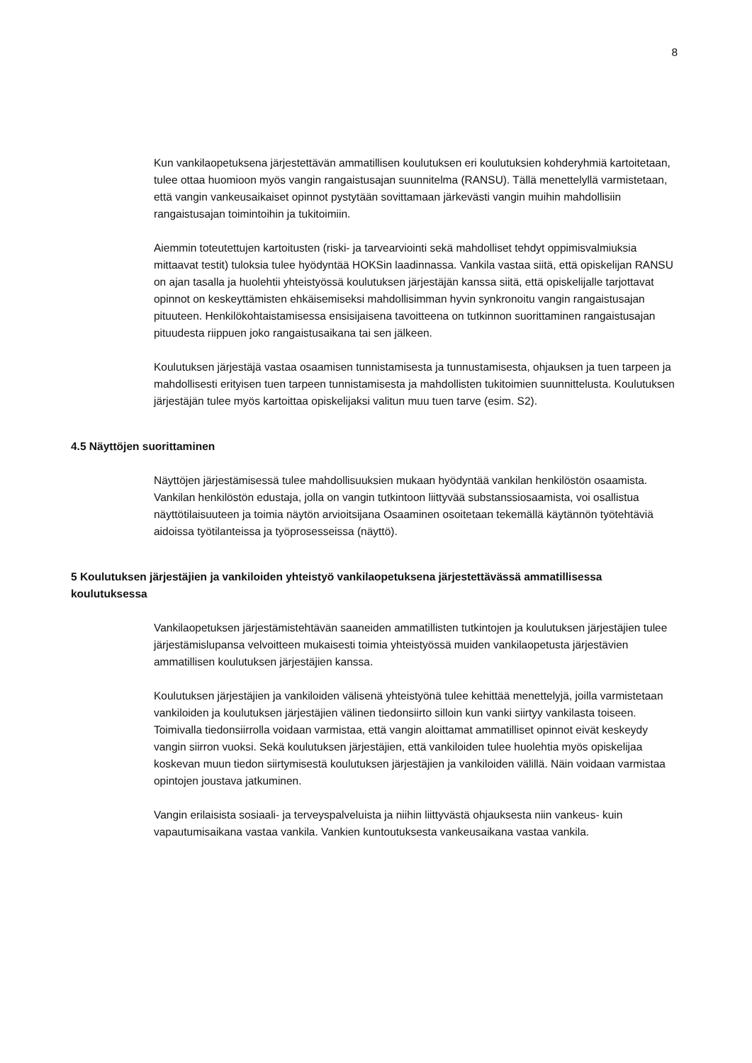8
Kun vankilaopetuksena järjestettävän ammatillisen koulutuksen eri koulutuksien kohderyhmiä kartoitetaan, tulee ottaa huomioon myös vangin rangaistusajan suunnitelma (RANSU). Tällä menettelyllä varmistetaan, että vangin vankeusaikaiset opinnot pystytään sovittamaan järkevästi vangin muihin mahdollisiin rangaistusajan toimintoihin ja tukitoimiin.
Aiemmin toteutettujen kartoitusten (riski- ja tarvearviointi sekä mahdolliset tehdyt oppimisvalmiuksia mittaavat testit) tuloksia tulee hyödyntää HOKSin laadinnassa. Vankila vastaa siitä, että opiskelijan RANSU on ajan tasalla ja huolehtii yhteistyössä koulutuksen järjestäjän kanssa siitä, että opiskelijalle tarjottavat opinnot on keskeyttämisten ehkäisemiseksi mahdollisimman hyvin synkronoitu vangin rangaistusajan pituuteen. Henkilökohtaistamisessa ensisijaisena tavoitteena on tutkinnon suorittaminen rangaistusajan pituudesta riippuen joko rangaistusaikana tai sen jälkeen.
Koulutuksen järjestäjä vastaa osaamisen tunnistamisesta ja tunnustamisesta, ohjauksen ja tuen tarpeen ja mahdollisesti erityisen tuen tarpeen tunnistamisesta ja mahdollisten tukitoimien suunnittelusta. Koulutuksen järjestäjän tulee myös kartoittaa opiskelijaksi valitun muu tuen tarve (esim. S2).
4.5 Näyttöjen suorittaminen
Näyttöjen järjestämisessä tulee mahdollisuuksien mukaan hyödyntää vankilan henkilöstön osaamista. Vankilan henkilöstön edustaja, jolla on vangin tutkintoon liittyvää substanssiosaamista, voi osallistua näyttötilaisuuteen ja toimia näytön arvioitsijana Osaaminen osoitetaan tekemällä käytännön työtehtäviä aidoissa työtilanteissa ja työprosesseissa (näyttö).
5 Koulutuksen järjestäjien ja vankiloiden yhteistyö vankilaopetuksena järjestettävässä ammatillisessa koulutuksessa
Vankilaopetuksen järjestämistehtävän saaneiden ammatillisten tutkintojen ja koulutuksen järjestäjien tulee järjestämislupansa velvoitteen mukaisesti toimia yhteistyössä muiden vankilaopetusta järjestävien ammatillisen koulutuksen järjestäjien kanssa.
Koulutuksen järjestäjien ja vankiloiden välisenä yhteistyönä tulee kehittää menettelyjä, joilla varmistetaan vankiloiden ja koulutuksen järjestäjien välinen tiedonsiirto silloin kun vanki siirtyy vankilasta toiseen. Toimivalla tiedonsiirrolla voidaan varmistaa, että vangin aloittamat ammatilliset opinnot eivät keskeydy vangin siirron vuoksi. Sekä koulutuksen järjestäjien, että vankiloiden tulee huolehtia myös opiskelijaa koskevan muun tiedon siirtymisestä koulutuksen järjestäjien ja vankiloiden välillä. Näin voidaan varmistaa opintojen joustava jatkuminen.
Vangin erilaisista sosiaali- ja terveyspalveluista ja niihin liittyvästä ohjauksesta niin vankeus- kuin vapautumisaikana vastaa vankila. Vankien kuntoutuksesta vankeusaikana vastaa vankila.